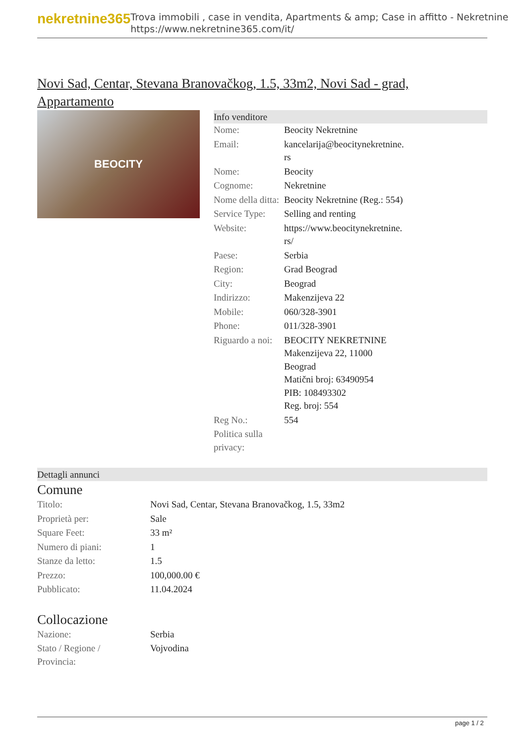nekretnine365
Trova immobili , case in vendita, Apartments & amp; Case in affitto - Nekretnine
https://www.nekretnine365.com/it/
Novi Sad, Centar, Stevana Branovačkog, 1.5, 33m2, Novi Sad - grad, Appartamento
BEOCITY
Info venditore
| Nome: | Beocity Nekretnine |
| Email: | kancelarija@beocitynekretnine. rs |
| Nome: | Beocity |
| Cognome: | Nekretnine |
| Nome della ditta: | Beocity Nekretnine (Reg.: 554) |
| Service Type: | Selling and renting |
| Website: | https://www.beocitynekretnine. rs/ |
| Paese: | Serbia |
| Region: | Grad Beograd |
| City: | Beograd |
| Indirizzo: | Makenzijeva 22 |
| Mobile: | 060/328-3901 |
| Phone: | 011/328-3901 |
| Riguardo a noi: | BEOCITY NEKRETNINE Makenzijeva 22, 11000 Beograd Matični broj: 63490954 PIB: 108493302 Reg. broj: 554 |
| Reg No.: | 554 |
| Politica sulla privacy: | |
Dettagli annunci
Comune
| Titolo: | Novi Sad, Centar, Stevana Branovačkog, 1.5, 33m2 |
| Proprietà per: | Sale |
| Square Feet: | 33 m² |
| Numero di piani: | 1 |
| Stanze da letto: | 1.5 |
| Prezzo: | 100,000.00 € |
| Pubblicato: | 11.04.2024 |
Collocazione
| Nazione: | Serbia |
| Stato / Regione / Provincia: | Vojvodina |
page 1 / 2